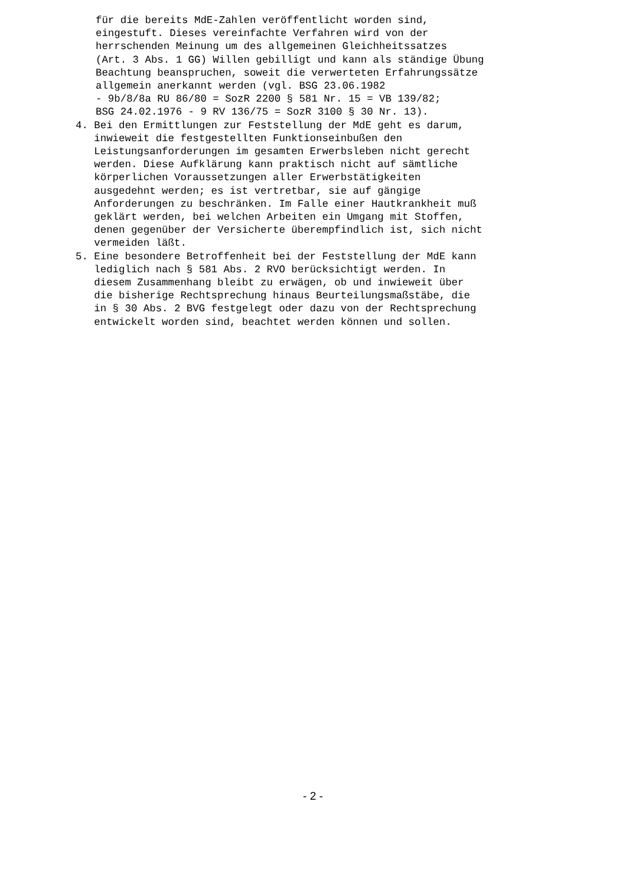für die bereits MdE-Zahlen veröffentlicht worden sind, eingestuft. Dieses vereinfachte Verfahren wird von der herrschenden Meinung um des allgemeinen Gleichheitssatzes (Art. 3 Abs. 1 GG) Willen gebilligt und kann als ständige Übung Beachtung beanspruchen, soweit die verwerteten Erfahrungssätze allgemein anerkannt werden (vgl. BSG 23.06.1982 - 9b/8/8a RU 86/80 = SozR 2200 § 581 Nr. 15 = VB 139/82; BSG 24.02.1976 - 9 RV 136/75 = SozR 3100 § 30 Nr. 13).
4. Bei den Ermittlungen zur Feststellung der MdE geht es darum, inwieweit die festgestellten Funktionseinbußen den Leistungsanforderungen im gesamten Erwerbsleben nicht gerecht werden. Diese Aufklärung kann praktisch nicht auf sämtliche körperlichen Voraussetzungen aller Erwerbstätigkeiten ausgedehnt werden; es ist vertretbar, sie auf gängige Anforderungen zu beschränken. Im Falle einer Hautkrankheit muß geklärt werden, bei welchen Arbeiten ein Umgang mit Stoffen, denen gegenüber der Versicherte überempfindlich ist, sich nicht vermeiden läßt.
5. Eine besondere Betroffenheit bei der Feststellung der MdE kann lediglich nach § 581 Abs. 2 RVO berücksichtigt werden. In diesem Zusammenhang bleibt zu erwägen, ob und inwieweit über die bisherige Rechtsprechung hinaus Beurteilungsmaßstäbe, die in § 30 Abs. 2 BVG festgelegt oder dazu von der Rechtsprechung entwickelt worden sind, beachtet werden können und sollen.
- 2 -